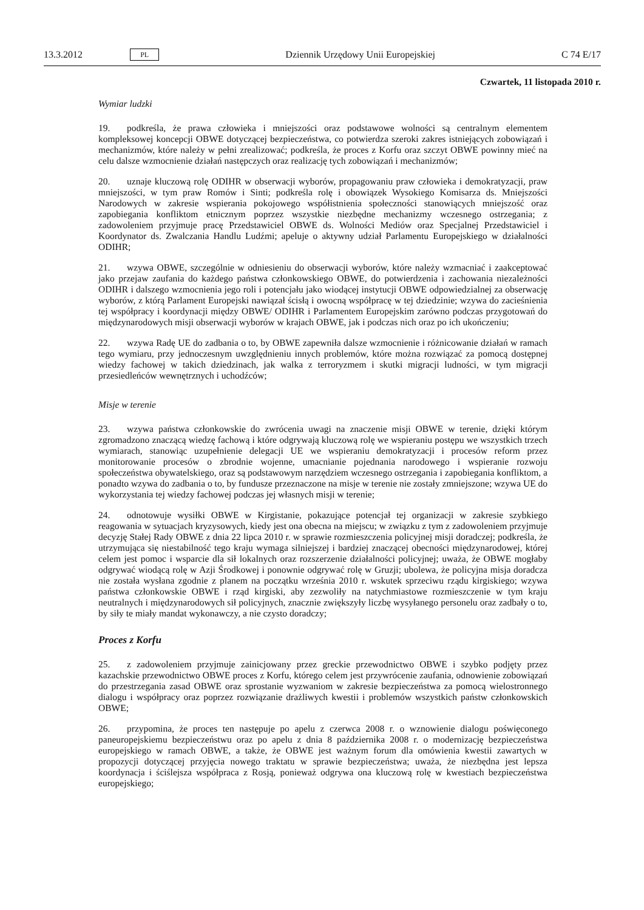13.3.2012 PL Dziennik Urzędowy Unii Europejskiej C 74 E/17
Czwartek, 11 listopada 2010 r.
Wymiar ludzki
19. podkreśla, że prawa człowieka i mniejszości oraz podstawowe wolności są centralnym elementem kompleksowej koncepcji OBWE dotyczącej bezpieczeństwa, co potwierdza szeroki zakres istniejących zobowiązań i mechanizmów, które należy w pełni zrealizować; podkreśla, że proces z Korfu oraz szczyt OBWE powinny mieć na celu dalsze wzmocnienie działań następczych oraz realizację tych zobowiązań i mechanizmów;
20. uznaje kluczową rolę ODIHR w obserwacji wyborów, propagowaniu praw człowieka i demokratyzacji, praw mniejszości, w tym praw Romów i Sinti; podkreśla rolę i obowiązek Wysokiego Komisarza ds. Mniejszości Narodowych w zakresie wspierania pokojowego współistnienia społeczności stanowiących mniejszość oraz zapobiegania konfliktom etnicznym poprzez wszystkie niezbędne mechanizmy wczesnego ostrzegania; z zadowoleniem przyjmuje pracę Przedstawiciel OBWE ds. Wolności Mediów oraz Specjalnej Przedstawiciel i Koordynator ds. Zwalczania Handlu Ludźmi; apeluje o aktywny udział Parlamentu Europejskiego w działalności ODIHR;
21. wzywa OBWE, szczególnie w odniesieniu do obserwacji wyborów, które należy wzmacniać i zaakceptować jako przejaw zaufania do każdego państwa członkowskiego OBWE, do potwierdzenia i zachowania niezależności ODIHR i dalszego wzmocnienia jego roli i potencjału jako wiodącej instytucji OBWE odpowiedzialnej za obserwację wyborów, z którą Parlament Europejski nawiązał ścisłą i owocną współpracę w tej dziedzinie; wzywa do zacieśnienia tej współpracy i koordynacji między OBWE/ ODIHR i Parlamentem Europejskim zarówno podczas przygotowań do międzynarodowych misji obserwacji wyborów w krajach OBWE, jak i podczas nich oraz po ich ukończeniu;
22. wzywa Radę UE do zadbania o to, by OBWE zapewniła dalsze wzmocnienie i różnicowanie działań w ramach tego wymiaru, przy jednoczesnym uwzględnieniu innych problemów, które można rozwiązać za pomocą dostępnej wiedzy fachowej w takich dziedzinach, jak walka z terroryzmem i skutki migracji ludności, w tym migracji przesiedleńców wewnętrznych i uchodźców;
Misje w terenie
23. wzywa państwa członkowskie do zwrócenia uwagi na znaczenie misji OBWE w terenie, dzięki którym zgromadzono znaczącą wiedzę fachową i które odgrywają kluczową rolę we wspieraniu postępu we wszystkich trzech wymiarach, stanowiąc uzupełnienie delegacji UE we wspieraniu demokratyzacji i procesów reform przez monitorowanie procesów o zbrodnie wojenne, umacnianie pojednania narodowego i wspieranie rozwoju społeczeństwa obywatelskiego, oraz są podstawowym narzędziem wczesnego ostrzegania i zapobiegania konfliktom, a ponadto wzywa do zadbania o to, by fundusze przeznaczone na misje w terenie nie zostały zmniejszone; wzywa UE do wykorzystania tej wiedzy fachowej podczas jej własnych misji w terenie;
24. odnotowuje wysiłki OBWE w Kirgistanie, pokazujące potencjał tej organizacji w zakresie szybkiego reagowania w sytuacjach kryzysowych, kiedy jest ona obecna na miejscu; w związku z tym z zadowoleniem przyjmuje decyzję Stałej Rady OBWE z dnia 22 lipca 2010 r. w sprawie rozmieszczenia policyjnej misji doradczej; podkreśla, że utrzymująca się niestabilność tego kraju wymaga silniejszej i bardziej znaczącej obecności międzynarodowej, której celem jest pomoc i wsparcie dla sił lokalnych oraz rozszerzenie działalności policyjnej; uważa, że OBWE mogłaby odgrywać wiodącą rolę w Azji Środkowej i ponownie odgrywać rolę w Gruzji; ubolewa, że policyjna misja doradcza nie została wysłana zgodnie z planem na początku września 2010 r. wskutek sprzeciwu rządu kirgiskiego; wzywa państwa członkowskie OBWE i rząd kirgiski, aby zezwoliły na natychmiastowe rozmieszczenie w tym kraju neutralnych i międzynarodowych sił policyjnych, znacznie zwiększyły liczbę wysyłanego personelu oraz zadbały o to, by siły te miały mandat wykonawczy, a nie czysto doradczy;
Proces z Korfu
25. z zadowoleniem przyjmuje zainicjowany przez greckie przewodnictwo OBWE i szybko podjęty przez kazachskie przewodnictwo OBWE proces z Korfu, którego celem jest przywrócenie zaufania, odnowienie zobowiązań do przestrzegania zasad OBWE oraz sprostanie wyzwaniom w zakresie bezpieczeństwa za pomocą wielostronnego dialogu i współpracy oraz poprzez rozwiązanie drażliwych kwestii i problemów wszystkich państw członkowskich OBWE;
26. przypomina, że proces ten następuje po apelu z czerwca 2008 r. o wznowienie dialogu poświęconego paneuropejskiemu bezpieczeństwu oraz po apelu z dnia 8 października 2008 r. o modernizację bezpieczeństwa europejskiego w ramach OBWE, a także, że OBWE jest ważnym forum dla omówienia kwestii zawartych w propozycji dotyczącej przyjęcia nowego traktatu w sprawie bezpieczeństwa; uważa, że niezbędna jest lepsza koordynacja i ściślejsza współpraca z Rosją, ponieważ odgrywa ona kluczową rolę w kwestiach bezpieczeństwa europejskiego;